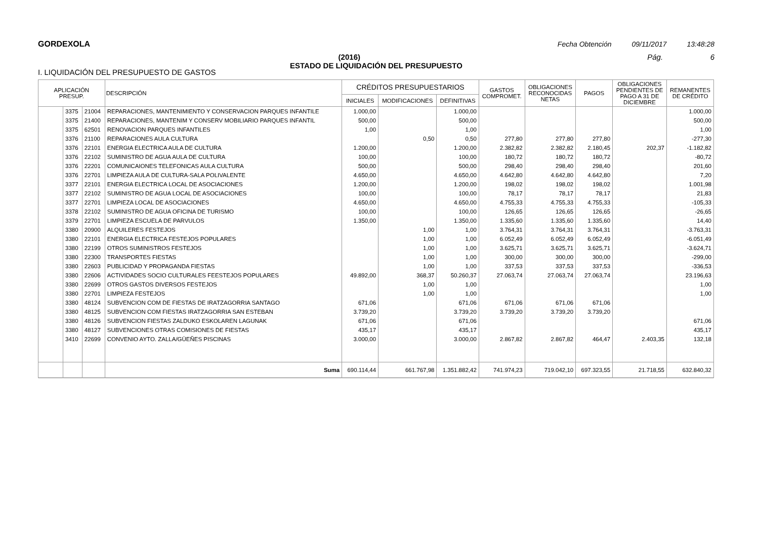GORDEXOLA Fecha Obtención 09/11/2017 13:48:28
(2016) Pág. 6
ESTADO DE LIQUIDACIÓN DEL PRESUPUESTO
I. LIQUIDACIÓN DEL PRESUPUESTO DE GASTOS
| APLICACIÓN PRESUP. | | | DESCRIPCIÓN | CRÉDITOS PRESUPUESTARIOS | | | GASTOS COMPROMET. | OBLIGACIONES RECONOCIDAS NETAS | PAGOS | OBLIGACIONES PENDIENTES DE PAGO A 31 DE DICIEMBRE | REMANENTES DE CRÉDITO |
| --- | --- | --- | --- | --- | --- | --- | --- | --- | --- | --- | --- |
| | | | | INICIALES | MODIFICACIONES | DEFINITIVAS | | | | | |
| | 3375 | 21004 | REPARACIONES, MANTENIMIENTO Y CONSERVACION PARQUES INFANTILE | 1.000,00 | | 1.000,00 | | | | | 1.000,00 |
| | 3375 | 21400 | REPARACIONES, MANTENIM Y CONSERV MOBILIARIO PARQUES INFANTIL | 500,00 | | 500,00 | | | | | 500,00 |
| | 3375 | 62501 | RENOVACION PARQUES INFANTILES | 1,00 | | 1,00 | | | | | 1,00 |
| | 3376 | 21100 | REPARACIONES AULA CULTURA | | 0,50 | 0,50 | 277,80 | 277,80 | 277,80 | | -277,30 |
| | 3376 | 22101 | ENERGIA ELECTRICA AULA DE CULTURA | 1.200,00 | | 1.200,00 | 2.382,82 | 2.382,82 | 2.180,45 | 202,37 | -1.182,82 |
| | 3376 | 22102 | SUMINISTRO DE AGUA AULA DE CULTURA | 100,00 | | 100,00 | 180,72 | 180,72 | 180,72 | | -80,72 |
| | 3376 | 22201 | COMUNICAIONES TELEFONICAS AULA CULTURA | 500,00 | | 500,00 | 298,40 | 298,40 | 298,40 | | 201,60 |
| | 3376 | 22701 | LIMPIEZA AULA DE CULTURA-SALA POLIVALENTE | 4.650,00 | | 4.650,00 | 4.642,80 | 4.642,80 | 4.642,80 | | 7,20 |
| | 3377 | 22101 | ENERGIA ELECTRICA LOCAL DE ASOCIACIONES | 1.200,00 | | 1.200,00 | 198,02 | 198,02 | 198,02 | | 1.001,98 |
| | 3377 | 22102 | SUMINISTRO DE AGUA LOCAL DE ASOCIACIONES | 100,00 | | 100,00 | 78,17 | 78,17 | 78,17 | | 21,83 |
| | 3377 | 22701 | LIMPIEZA LOCAL DE ASOCIACIONES | 4.650,00 | | 4.650,00 | 4.755,33 | 4.755,33 | 4.755,33 | | -105,33 |
| | 3378 | 22102 | SUMINISTRO DE AGUA OFICINA DE TURISMO | 100,00 | | 100,00 | 126,65 | 126,65 | 126,65 | | -26,65 |
| | 3379 | 22701 | LIMPIEZA ESCUELA DE PARVULOS | 1.350,00 | | 1.350,00 | 1.335,60 | 1.335,60 | 1.335,60 | | 14,40 |
| | 3380 | 20900 | ALQUILERES FESTEJOS | | 1,00 | 1,00 | 3.764,31 | 3.764,31 | 3.764,31 | | -3.763,31 |
| | 3380 | 22101 | ENERGIA ELECTRICA FESTEJOS POPULARES | | 1,00 | 1,00 | 6.052,49 | 6.052,49 | 6.052,49 | | -6.051,49 |
| | 3380 | 22199 | OTROS SUMINISTROS FESTEJOS | | 1,00 | 1,00 | 3.625,71 | 3.625,71 | 3.625,71 | | -3.624,71 |
| | 3380 | 22300 | TRANSPORTES FIESTAS | | 1,00 | 1,00 | 300,00 | 300,00 | 300,00 | | -299,00 |
| | 3380 | 22603 | PUBLICIDAD Y PROPAGANDA FIESTAS | | 1,00 | 1,00 | 337,53 | 337,53 | 337,53 | | -336,53 |
| | 3380 | 22606 | ACTIVIDADES SOCIO CULTURALES FEESTEJOS POPULARES | 49.892,00 | 368,37 | 50.260,37 | 27.063,74 | 27.063,74 | 27.063,74 | | 23.196,63 |
| | 3380 | 22699 | OTROS GASTOS DIVERSOS FESTEJOS | | 1,00 | 1,00 | | | | | 1,00 |
| | 3380 | 22701 | LIMPIEZA FESTEJOS | | 1,00 | 1,00 | | | | | 1,00 |
| | 3380 | 48124 | SUBVENCION COM DE FIESTAS DE IRATZAGORRIA SANTAGO | 671,06 | | 671,06 | 671,06 | 671,06 | 671,06 | | |
| | 3380 | 48125 | SUBVENCION COM FIESTAS IRATZAGORRIA SAN ESTEBAN | 3.739,20 | | 3.739,20 | 3.739,20 | 3.739,20 | 3.739,20 | | |
| | 3380 | 48126 | SUBVENCION FIESTAS ZALDUKO ESKOLAREN LAGUNAK | 671,06 | | 671,06 | | | | | 671,06 |
| | 3380 | 48127 | SUBVENCIONES OTRAS COMISIONES DE FIESTAS | 435,17 | | 435,17 | | | | | 435,17 |
| | 3410 | 22699 | CONVENIO AYTO. ZALLA/GÜEÑES PISCINAS | 3.000,00 | | 3.000,00 | 2.867,82 | 2.867,82 | 464,47 | 2.403,35 | 132,18 |
| | | | Suma | 690.114,44 | 661.767,98 | 1.351.882,42 | 741.974,23 | 719.042,10 | 697.323,55 | 21.718,55 | 632.840,32 |